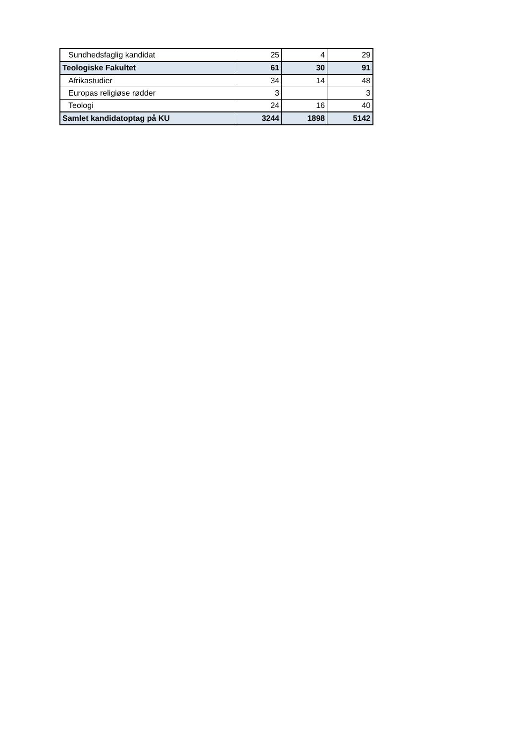| Sundhedsfaglig kandidat | 25 | 4 | 29 |
| Teologiske Fakultet | 61 | 30 | 91 |
| Afrikastudier | 34 | 14 | 48 |
| Europas religiøse rødder | 3 | | 3 |
| Teologi | 24 | 16 | 40 |
| Samlet kandidatoptag på KU | 3244 | 1898 | 5142 |